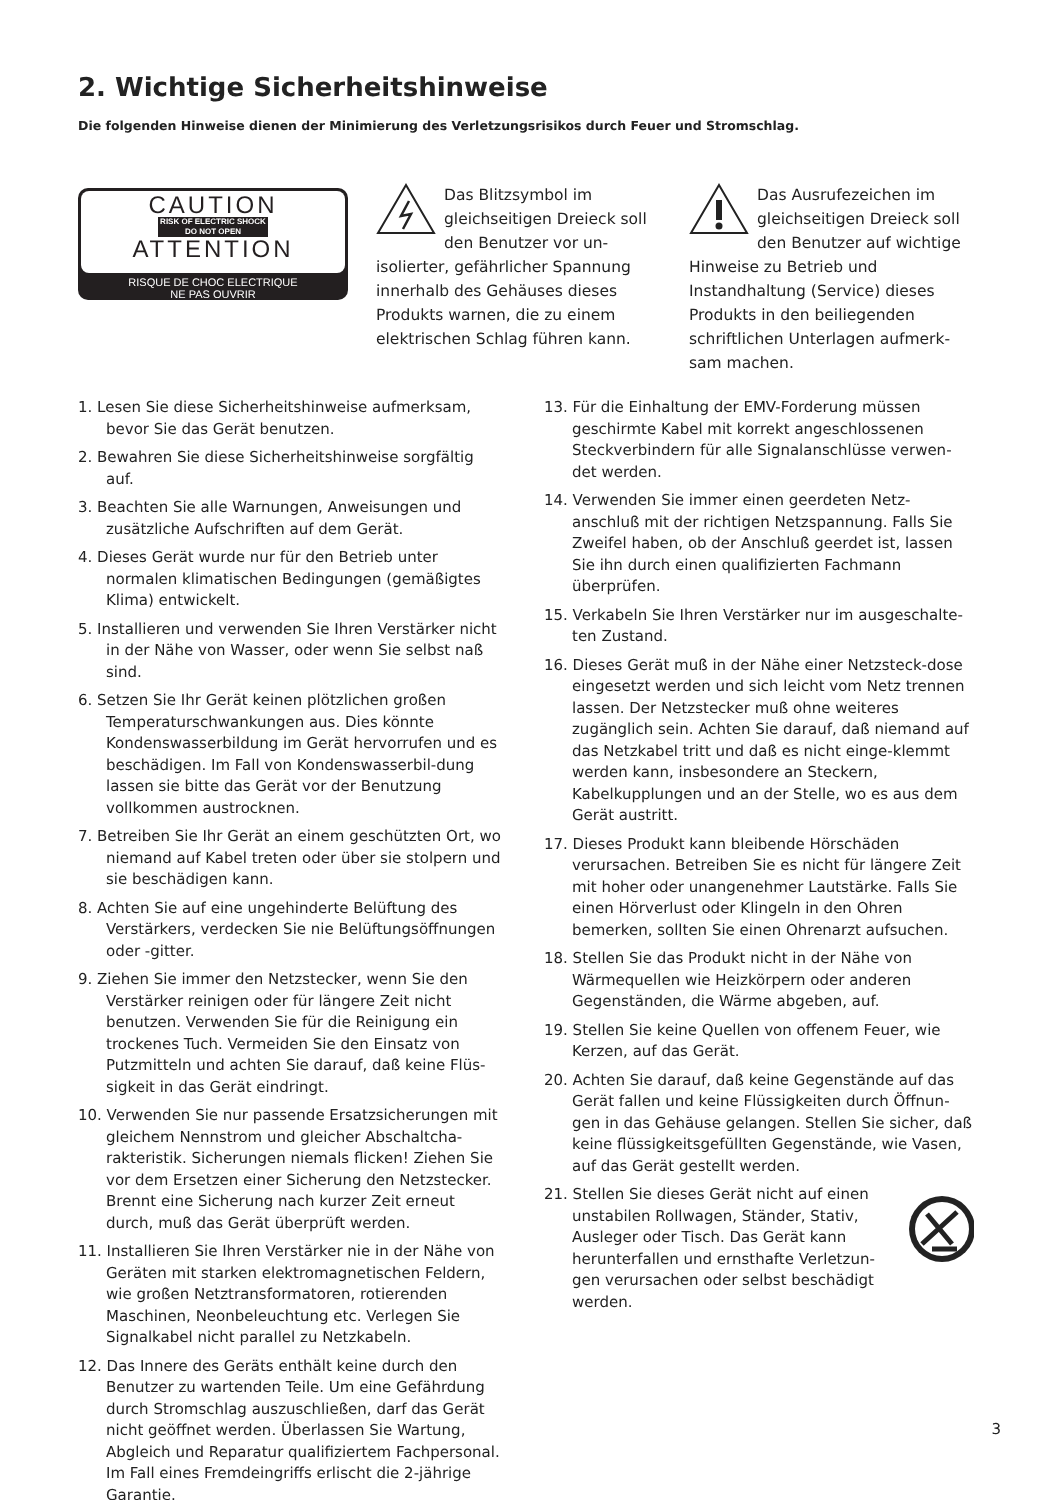2. Wichtige Sicherheitshinweise
Die folgenden Hinweise dienen der Minimierung des Verletzungsrisikos durch Feuer und Stromschlag.
CAUTION
RISK OF ELECTRIC SHOCK
DO NOT OPEN
ATTENTION
RISQUE DE CHOC ELECTRIQUE
NE PAS OUVRIR
Das Blitzsymbol im gleichseitigen Dreieck soll den Benutzer vor un-isolierter, gefährlicher Spannung innerhalb des Gehäuses dieses Produkts warnen, die zu einem elektrischen Schlag führen kann.
Das Ausrufezeichen im gleichseitigen Dreieck soll den Benutzer auf wichtige Hinweise zu Betrieb und Instandhaltung (Service) dieses Produkts in den beiliegenden schriftlichen Unterlagen aufmerk-sam machen.
1. Lesen Sie diese Sicherheitshinweise aufmerksam, bevor Sie das Gerät benutzen.
2. Bewahren Sie diese Sicherheitshinweise sorgfältig auf.
3. Beachten Sie alle Warnungen, Anweisungen und zusätzliche Aufschriften auf dem Gerät.
4. Dieses Gerät wurde nur für den Betrieb unter normalen klimatischen Bedingungen (gemäßigtes Klima) entwickelt.
5. Installieren und verwenden Sie Ihren Verstärker nicht in der Nähe von Wasser, oder wenn Sie selbst naß sind.
6. Setzen Sie Ihr Gerät keinen plötzlichen großen Temperaturschwankungen aus. Dies könnte Kondenswasserbildung im Gerät hervorrufen und es beschädigen. Im Fall von Kondenswasserbil-dung lassen sie bitte das Gerät vor der Benutzung vollkommen austrocknen.
7. Betreiben Sie Ihr Gerät an einem geschützten Ort, wo niemand auf Kabel treten oder über sie stolpern und sie beschädigen kann.
8. Achten Sie auf eine ungehinderte Belüftung des Verstärkers, verdecken Sie nie Belüftungsöffnungen oder -gitter.
9. Ziehen Sie immer den Netzstecker, wenn Sie den Verstärker reinigen oder für längere Zeit nicht benutzen. Verwenden Sie für die Reinigung ein trockenes Tuch. Vermeiden Sie den Einsatz von Putzmitteln und achten Sie darauf, daß keine Flüs-sigkeit in das Gerät eindringt.
10. Verwenden Sie nur passende Ersatzsicherungen mit gleichem Nennstrom und gleicher Abschaltcha-rakteristik. Sicherungen niemals flicken! Ziehen Sie vor dem Ersetzen einer Sicherung den Netzstecker. Brennt eine Sicherung nach kurzer Zeit erneut durch, muß das Gerät überprüft werden.
11. Installieren Sie Ihren Verstärker nie in der Nähe von Geräten mit starken elektromagnetischen Feldern, wie großen Netztransformatoren, rotierenden Maschinen, Neonbeleuchtung etc. Verlegen Sie Signalkabel nicht parallel zu Netzkabeln.
12. Das Innere des Geräts enthält keine durch den Benutzer zu wartenden Teile. Um eine Gefährdung durch Stromschlag auszuschließen, darf das Gerät nicht geöffnet werden. Überlassen Sie Wartung, Abgleich und Reparatur qualifiziertem Fachpersonal. Im Fall eines Fremdeingriffs erlischt die 2-jährige Garantie.
13. Für die Einhaltung der EMV-Forderung müssen geschirmte Kabel mit korrekt angeschlossenen Steckverbindern für alle Signalanschlüsse verwen-det werden.
14. Verwenden Sie immer einen geerdeten Netz-anschluß mit der richtigen Netzspannung. Falls Sie Zweifel haben, ob der Anschluß geerdet ist, lassen Sie ihn durch einen qualifizierten Fachmann überprüfen.
15. Verkabeln Sie Ihren Verstärker nur im ausgeschalte-ten Zustand.
16. Dieses Gerät muß in der Nähe einer Netzsteck-dose eingesetzt werden und sich leicht vom Netz trennen lassen. Der Netzstecker muß ohne weiteres zugänglich sein. Achten Sie darauf, daß niemand auf das Netzkabel tritt und daß es nicht einge-klemmt werden kann, insbesondere an Steckern, Kabelkupplungen und an der Stelle, wo es aus dem Gerät austritt.
17. Dieses Produkt kann bleibende Hörschäden verursachen. Betreiben Sie es nicht für längere Zeit mit hoher oder unangenehmer Lautstärke. Falls Sie einen Hörverlust oder Klingeln in den Ohren bemerken, sollten Sie einen Ohrenarzt aufsuchen.
18. Stellen Sie das Produkt nicht in der Nähe von Wärmequellen wie Heizkörpern oder anderen Gegenständen, die Wärme abgeben, auf.
19. Stellen Sie keine Quellen von offenem Feuer, wie Kerzen, auf das Gerät.
20. Achten Sie darauf, daß keine Gegenstände auf das Gerät fallen und keine Flüssigkeiten durch Öffnun-gen in das Gehäuse gelangen. Stellen Sie sicher, daß keine flüssigkeitsgefüllten Gegenstände, wie Vasen, auf das Gerät gestellt werden.
21. Stellen Sie dieses Gerät nicht auf einen unstabilen Rollwagen, Ständer, Stativ, Ausleger oder Tisch. Das Gerät kann herunterfallen und ernsthafte Verletzun-gen verursachen oder selbst beschädigt werden.
3